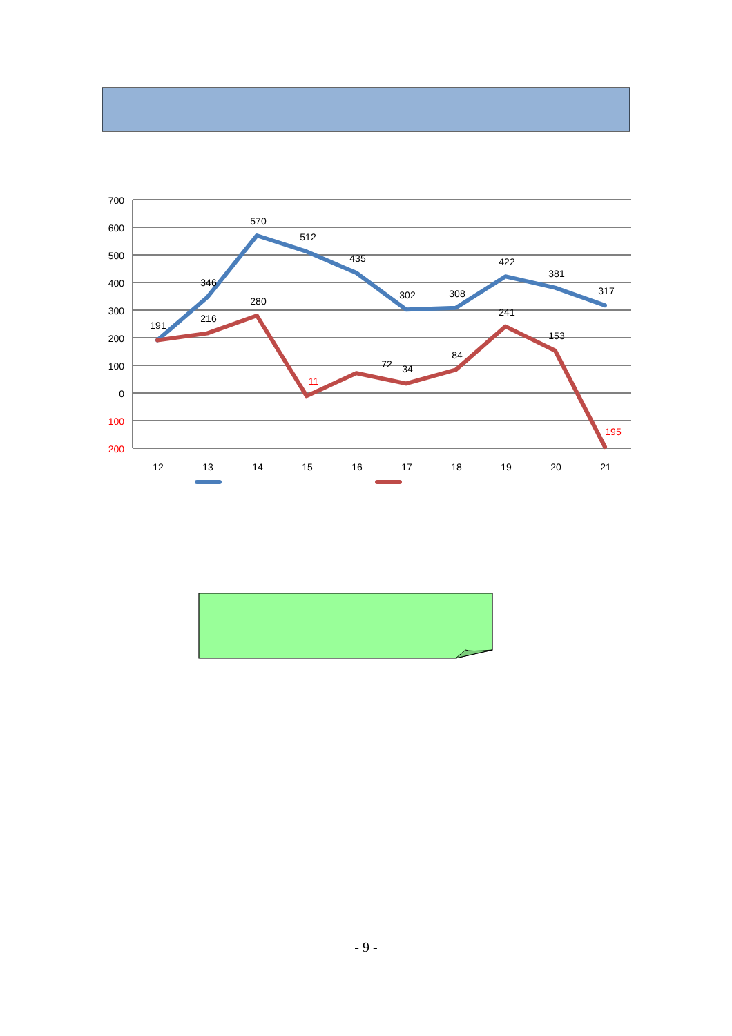700
600
500
400
300
200
100
0
100
200
191
346
570
512
435
302
308
422
381
317
216
280
11
72
34
84
241
153
195
12
13
14
15
16
17
18
19
20
21
- 9 -